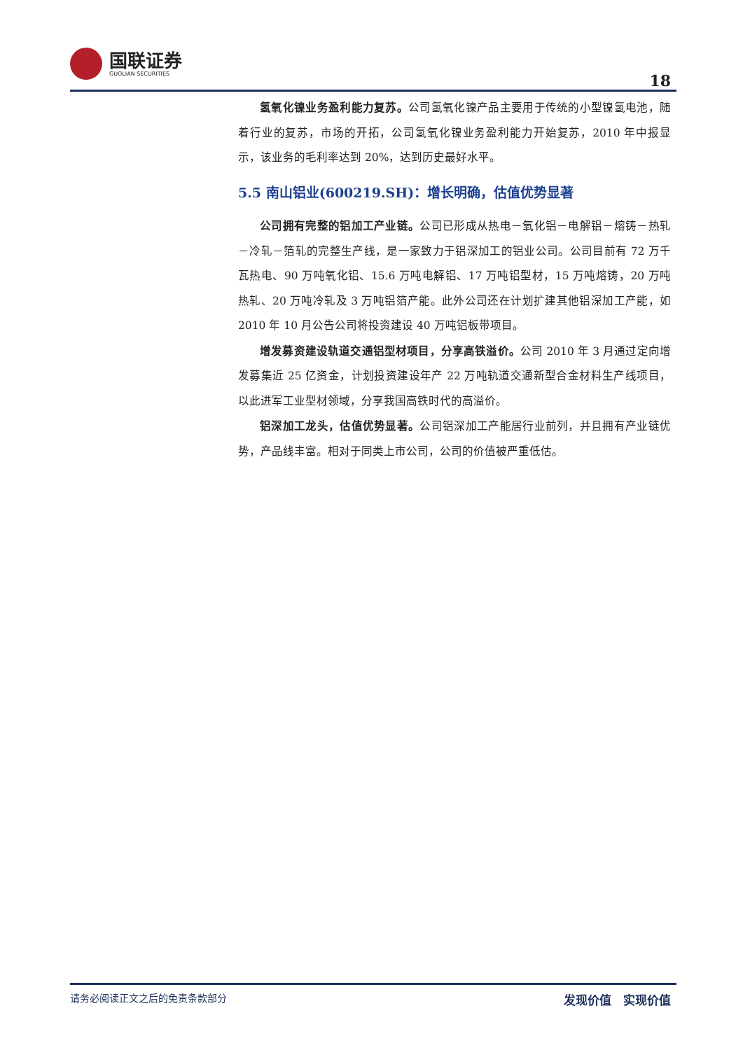国联证券
GUOLIAN SECURITIES
18
氢氧化镍业务盈利能力复苏。公司氢氧化镍产品主要用于传统的小型镍氢电池，随着行业的复苏，市场的开拓，公司氢氧化镍业务盈利能力开始复苏，2010 年中报显示，该业务的毛利率达到 20%，达到历史最好水平。
5.5 南山铝业(600219.SH)：增长明确，估值优势显著
公司拥有完整的铝加工产业链。公司已形成从热电－氧化铝－电解铝－熔铸－热轧－冷轧－箔轧的完整生产线，是一家致力于铝深加工的铝业公司。公司目前有 72 万千瓦热电、90 万吨氧化铝、15.6 万吨电解铝、17 万吨铝型材，15 万吨熔铸，20 万吨热轧、20 万吨冷轧及 3 万吨铝箔产能。此外公司还在计划扩建其他铝深加工产能，如 2010 年 10 月公告公司将投资建设 40 万吨铝板带项目。
增发募资建设轨道交通铝型材项目，分享高铁溢价。公司 2010 年 3 月通过定向增发募集近 25 亿资金，计划投资建设年产 22 万吨轨道交通新型合金材料生产线项目，以此进军工业型材领域，分享我国高铁时代的高溢价。
铝深加工龙头，估值优势显著。公司铝深加工产能居行业前列，并且拥有产业链优势，产品线丰富。相对于同类上市公司，公司的价值被严重低估。
请务必阅读正文之后的免责条款部分 发现价值　实现价值